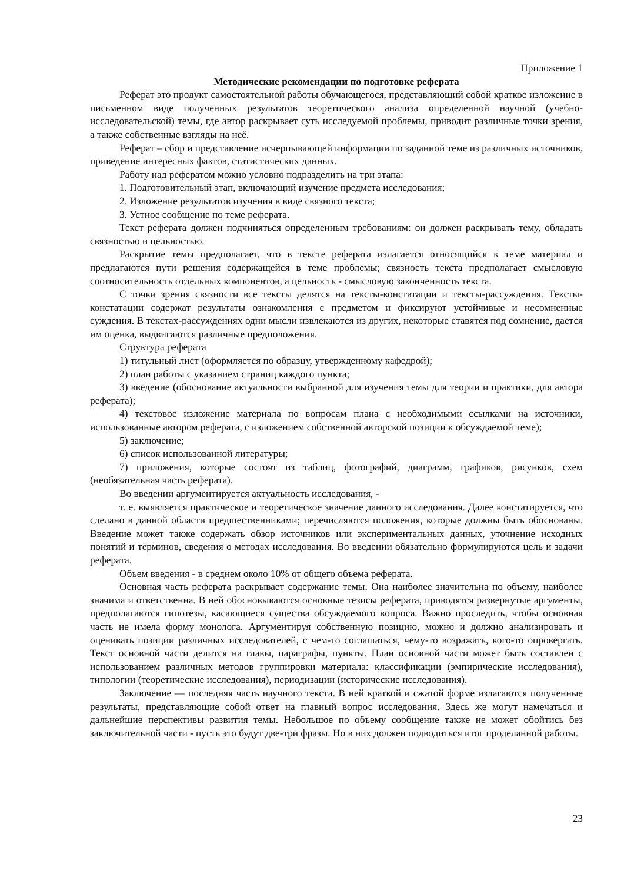Приложение 1
Методические рекомендации по подготовке реферата
Реферат это продукт самостоятельной работы обучающегося, представляющий собой краткое изложение в письменном виде полученных результатов теоретического анализа определенной научной (учебно-исследовательской) темы, где автор раскрывает суть исследуемой проблемы, приводит различные точки зрения, а также собственные взгляды на неё.
Реферат – сбор и представление исчерпывающей информации по заданной теме из различных источников, приведение интересных фактов, статистических данных.
Работу над рефератом можно условно подразделить на три этапа:
1. Подготовительный этап, включающий изучение предмета исследования;
2. Изложение результатов изучения в виде связного текста;
3. Устное сообщение по теме реферата.
Текст реферата должен подчиняться определенным требованиям: он должен раскрывать тему, обладать связностью и цельностью.
Раскрытие темы предполагает, что в тексте реферата излагается относящийся к теме материал и предлагаются пути решения содержащейся в теме проблемы; связность текста предполагает смысловую соотносительность отдельных компонентов, а цельность - смысловую законченность текста.
С точки зрения связности все тексты делятся на тексты-констатации и тексты-рассуждения. Тексты-констатации содержат результаты ознакомления с предметом и фиксируют устойчивые и несомненные суждения. В текстах-рассуждениях одни мысли извлекаются из других, некоторые ставятся под сомнение, дается им оценка, выдвигаются различные предположения.
Структура реферата
1) титульный лист (оформляется по образцу, утвержденному кафедрой);
2) план работы с указанием страниц каждого пункта;
3) введение (обоснование актуальности выбранной для изучения темы для теории и практики, для автора реферата);
4) текстовое изложение материала по вопросам плана с необходимыми ссылками на источники, использованные автором реферата, с изложением собственной авторской позиции к обсуждаемой теме);
5) заключение;
6) список использованной литературы;
7) приложения, которые состоят из таблиц, фотографий, диаграмм, графиков, рисунков, схем (необязательная часть реферата).
Во введении аргументируется актуальность исследования, -
т. е. выявляется практическое и теоретическое значение данного исследования. Далее констатируется, что сделано в данной области предшественниками; перечисляются положения, которые должны быть обоснованы. Введение может также содержать обзор источников или экспериментальных данных, уточнение исходных понятий и терминов, сведения о методах исследования. Во введении обязательно формулируются цель и задачи реферата.
Объем введения - в среднем около 10% от общего объема реферата.
Основная часть реферата раскрывает содержание темы. Она наиболее значительна по объему, наиболее значима и ответственна. В ней обосновываются основные тезисы реферата, приводятся развернутые аргументы, предполагаются гипотезы, касающиеся существа обсуждаемого вопроса. Важно проследить, чтобы основная часть не имела форму монолога. Аргументируя собственную позицию, можно и должно анализировать и оценивать позиции различных исследователей, с чем-то соглашаться, чему-то возражать, кого-то опровергать. Текст основной части делится на главы, параграфы, пункты. План основной части может быть составлен с использованием различных методов группировки материала: классификации (эмпирические исследования), типологии (теоретические исследования), периодизации (исторические исследования).
Заключение — последняя часть научного текста. В ней краткой и сжатой форме излагаются полученные результаты, представляющие собой ответ на главный вопрос исследования. Здесь же могут намечаться и дальнейшие перспективы развития темы. Небольшое по объему сообщение также не может обойтись без заключительной части - пусть это будут две-три фразы. Но в них должен подводиться итог проделанной работы.
23